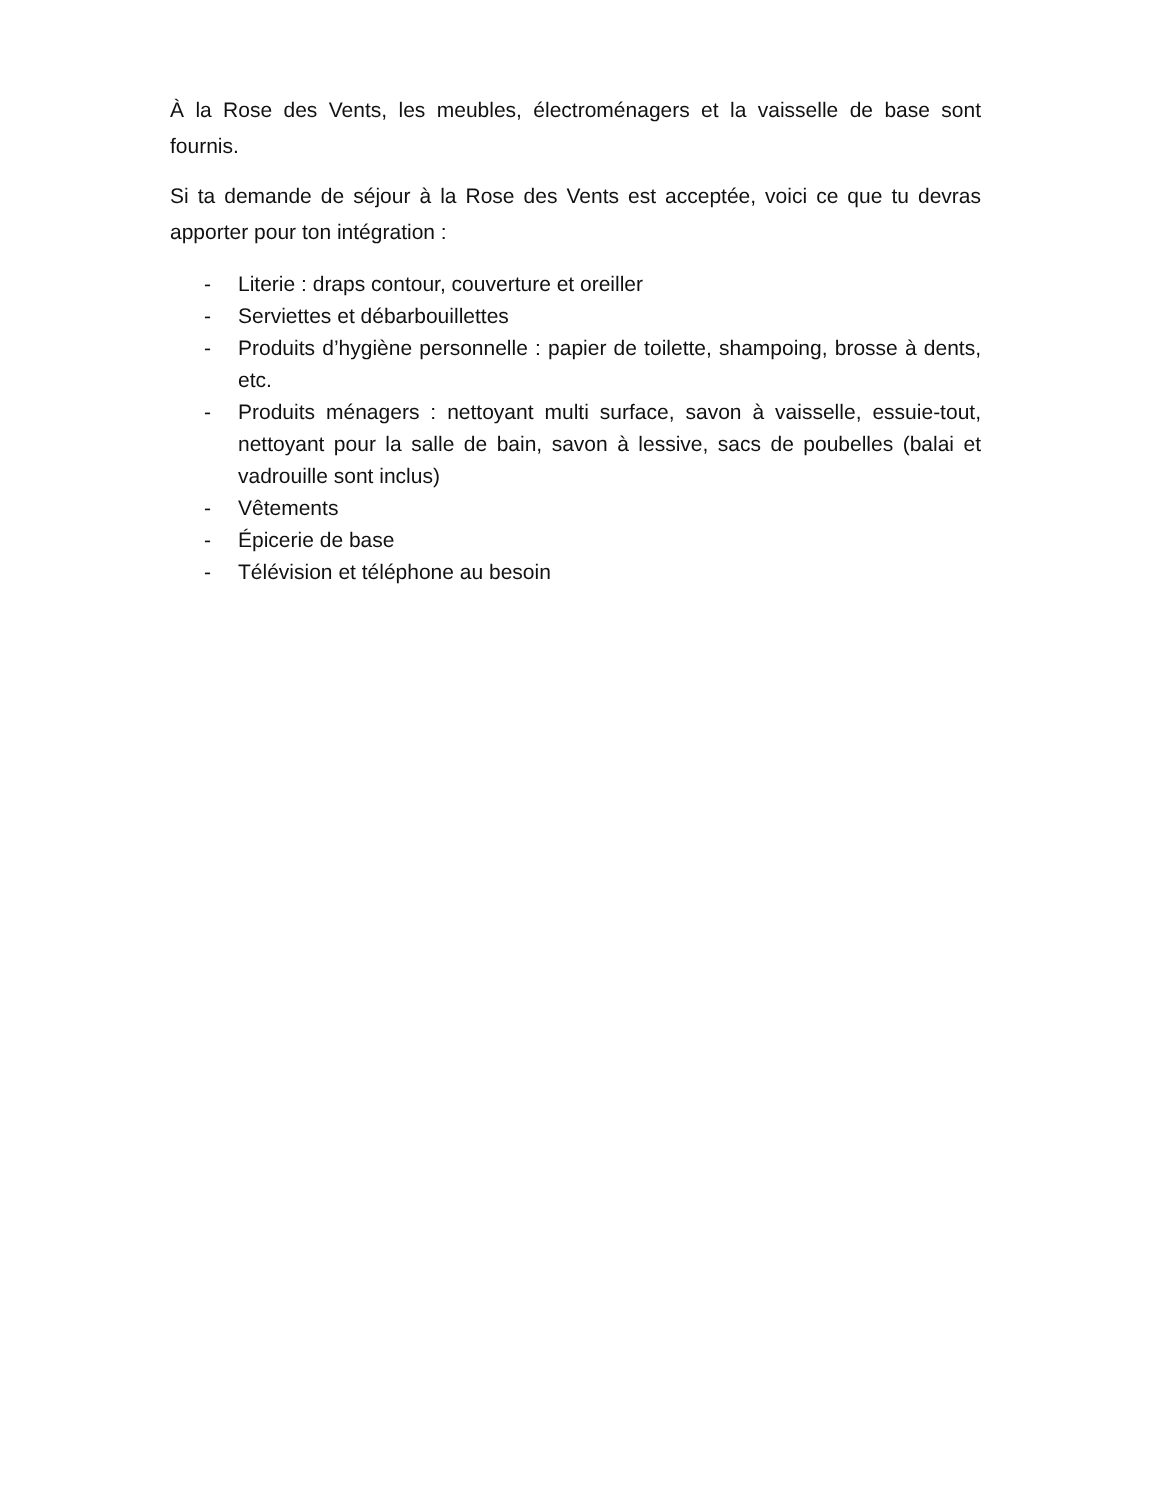À la Rose des Vents, les meubles, électroménagers et la vaisselle de base sont fournis.
Si ta demande de séjour à la Rose des Vents est acceptée, voici ce que tu devras apporter pour ton intégration :
- Literie : draps contour, couverture et oreiller
- Serviettes et débarbouillettes
- Produits d’hygiène personnelle : papier de toilette, shampoing, brosse à dents, etc.
- Produits ménagers : nettoyant multi surface, savon à vaisselle, essuie-tout, nettoyant pour la salle de bain, savon à lessive, sacs de poubelles (balai et vadrouille sont inclus)
- Vêtements
- Épicerie de base
- Télévision et téléphone au besoin